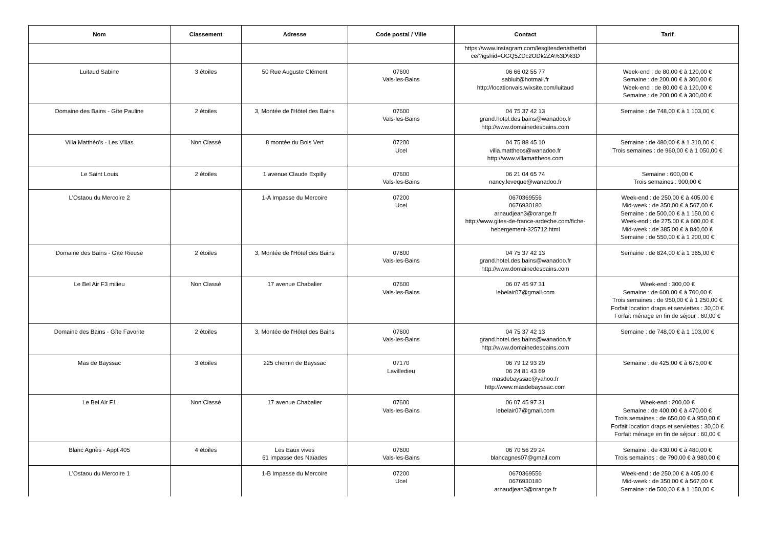| Nom | Classement | Adresse | Code postal / Ville | Contact | Tarif |
| --- | --- | --- | --- | --- | --- |
| | | | | https://www.instagram.com/lesgitesdenathetbri ce/?igshid=OGQ5ZDc2ODk2ZA%3D%3D | |
| Luitaud Sabine | 3 étoiles | 50 Rue Auguste Clément | 07600 Vals-les-Bains | 06 66 02 55 77 sabluit@hotmail.fr http://locationvals.wixsite.com/luitaud | Week-end : de 80,00 € à 120,00 € Semaine : de 200,00 € à 300,00 € Week-end : de 80,00 € à 120,00 € Semaine : de 200,00 € à 300,00 € |
| Domaine des Bains - Gîte Pauline | 2 étoiles | 3, Montée de l'Hôtel des Bains | 07600 Vals-les-Bains | 04 75 37 42 13 grand.hotel.des.bains@wanadoo.fr http://www.domainedesbains.com | Semaine : de 748,00 € à 1 103,00 € |
| Villa Matthéo's - Les Villas | Non Classé | 8 montée du Bois Vert | 07200 Ucel | 04 75 88 45 10 villa.mattheos@wanadoo.fr http://www.villamattheos.com | Semaine : de 480,00 € à 1 310,00 € Trois semaines : de 960,00 € à 1 050,00 € |
| Le Saint Louis | 2 étoiles | 1 avenue Claude Expilly | 07600 Vals-les-Bains | 06 21 04 65 74 nancy.leveque@wanadoo.fr | Semaine : 600,00 € Trois semaines : 900,00 € |
| L'Ostaou du Mercoire 2 | | 1-A Impasse du Mercoire | 07200 Ucel | 0670369556 0676930180 arnaudjean3@orange.fr http://www.gites-de-france-ardeche.com/fiche-hebergement-325712.html | Week-end : de 250,00 € à 405,00 € Mid-week : de 350,00 € à 567,00 € Semaine : de 500,00 € à 1 150,00 € Week-end : de 275,00 € à 600,00 € Mid-week : de 385,00 € à 840,00 € Semaine : de 550,00 € à 1 200,00 € |
| Domaine des Bains - Gîte Rieuse | 2 étoiles | 3, Montée de l'Hôtel des Bains | 07600 Vals-les-Bains | 04 75 37 42 13 grand.hotel.des.bains@wanadoo.fr http://www.domainedesbains.com | Semaine : de 824,00 € à 1 365,00 € |
| Le Bel Air F3 milieu | Non Classé | 17 avenue Chabalier | 07600 Vals-les-Bains | 06 07 45 97 31 lebelair07@gmail.com | Week-end : 300,00 € Semaine : de 600,00 € à 700,00 € Trois semaines : de 950,00 € à 1 250,00 € Forfait location draps et serviettes : 30,00 € Forfait ménage en fin de séjour : 60,00 € |
| Domaine des Bains - Gîte Favorite | 2 étoiles | 3, Montée de l'Hôtel des Bains | 07600 Vals-les-Bains | 04 75 37 42 13 grand.hotel.des.bains@wanadoo.fr http://www.domainedesbains.com | Semaine : de 748,00 € à 1 103,00 € |
| Mas de Bayssac | 3 étoiles | 225 chemin de Bayssac | 07170 Lavilledieu | 06 79 12 93 29 06 24 81 43 69 masdebayssac@yahoo.fr http://www.masdebayssac.com | Semaine : de 425,00 € à 675,00 € |
| Le Bel Air F1 | Non Classé | 17 avenue Chabalier | 07600 Vals-les-Bains | 06 07 45 97 31 lebelair07@gmail.com | Week-end : 200,00 € Semaine : de 400,00 € à 470,00 € Trois semaines : de 650,00 € à 950,00 € Forfait location draps et serviettes : 30,00 € Forfait ménage en fin de séjour : 60,00 € |
| Blanc Agnès - Appt 405 | 4 étoiles | Les Eaux vives 61 impasse des Naïades | 07600 Vals-les-Bains | 06 70 56 29 24 blancagnes07@gmail.com | Semaine : de 430,00 € à 480,00 € Trois semaines : de 790,00 € à 980,00 € |
| L'Ostaou du Mercoire 1 | | 1-B Impasse du Mercoire | 07200 Ucel | 0670369556 0676930180 arnaudjean3@orange.fr | Week-end : de 250,00 € à 405,00 € Mid-week : de 350,00 € à 567,00 € Semaine : de 500,00 € à 1 150,00 € |